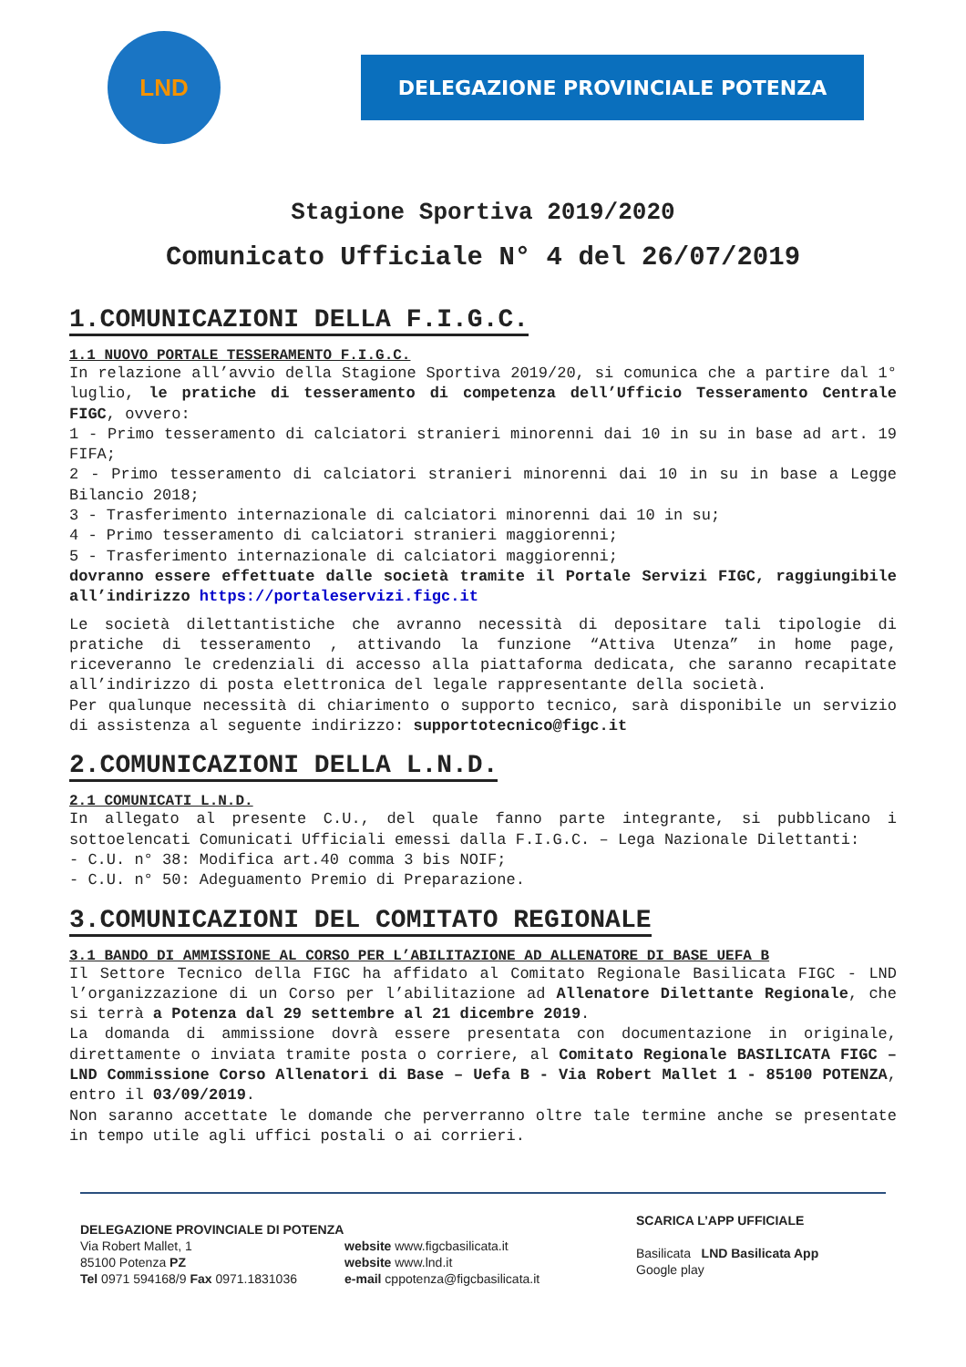LND
DELEGAZIONE PROVINCIALE POTENZA
Stagione Sportiva 2019/2020
Comunicato Ufficiale N° 4 del 26/07/2019
1.COMUNICAZIONI DELLA F.I.G.C.
1.1 NUOVO PORTALE TESSERAMENTO F.I.G.C.
In relazione all’avvio della Stagione Sportiva 2019/20, si comunica che a partire dal 1° luglio, le pratiche di tesseramento di competenza dell’Ufficio Tesseramento Centrale FIGC, ovvero:
1 - Primo tesseramento di calciatori stranieri minorenni dai 10 in su in base ad art. 19 FIFA;
2 - Primo tesseramento di calciatori stranieri minorenni dai 10 in su in base a Legge Bilancio 2018;
3 - Trasferimento internazionale di calciatori minorenni dai 10 in su;
4 - Primo tesseramento di calciatori stranieri maggiorenni;
5 - Trasferimento internazionale di calciatori maggiorenni;
dovranno essere effettuate dalle società tramite il Portale Servizi FIGC, raggiungibile all’indirizzo https://portaleservizi.figc.it
Le società dilettantistiche che avranno necessità di depositare tali tipologie di pratiche di tesseramento , attivando la funzione “Attiva Utenza” in home page, riceveranno le credenziali di accesso alla piattaforma dedicata, che saranno recapitate all’indirizzo di posta elettronica del legale rappresentante della società.
Per qualunque necessità di chiarimento o supporto tecnico, sarà disponibile un servizio di assistenza al seguente indirizzo: supportotecnico@figc.it
2.COMUNICAZIONI DELLA L.N.D.
2.1 COMUNICATI L.N.D.
In allegato al presente C.U., del quale fanno parte integrante, si pubblicano i sottoelencati Comunicati Ufficiali emessi dalla F.I.G.C. – Lega Nazionale Dilettanti:
- C.U. n° 38: Modifica art.40 comma 3 bis NOIF;
- C.U. n° 50: Adeguamento Premio di Preparazione.
3.COMUNICAZIONI DEL COMITATO REGIONALE
3.1 BANDO DI AMMISSIONE AL CORSO PER L’ABILITAZIONE AD ALLENATORE DI BASE UEFA B
Il Settore Tecnico della FIGC ha affidato al Comitato Regionale Basilicata FIGC - LND l’organizzazione di un Corso per l’abilitazione ad Allenatore Dilettante Regionale, che si terrà a Potenza dal 29 settembre al 21 dicembre 2019.
La domanda di ammissione dovrà essere presentata con documentazione in originale, direttamente o inviata tramite posta o corriere, al Comitato Regionale BASILICATA FIGC – LND Commissione Corso Allenatori di Base – Uefa B - Via Robert Mallet 1 - 85100 POTENZA, entro il 03/09/2019.
Non saranno accettate le domande che perverranno oltre tale termine anche se presentate in tempo utile agli uffici postali o ai corrieri.
DELEGAZIONE PROVINCIALE DI POTENZA
Via Robert Mallet, 1
85100 Potenza PZ
Tel 0971 594168/9 Fax 0971.1831036
website www.figcbasilicata.it
website www.lnd.it
e-mail cppotenza@figcbasilicata.it
SCARICA L’APP UFFICIALE
Basilicata LND Basilicata App
Google play